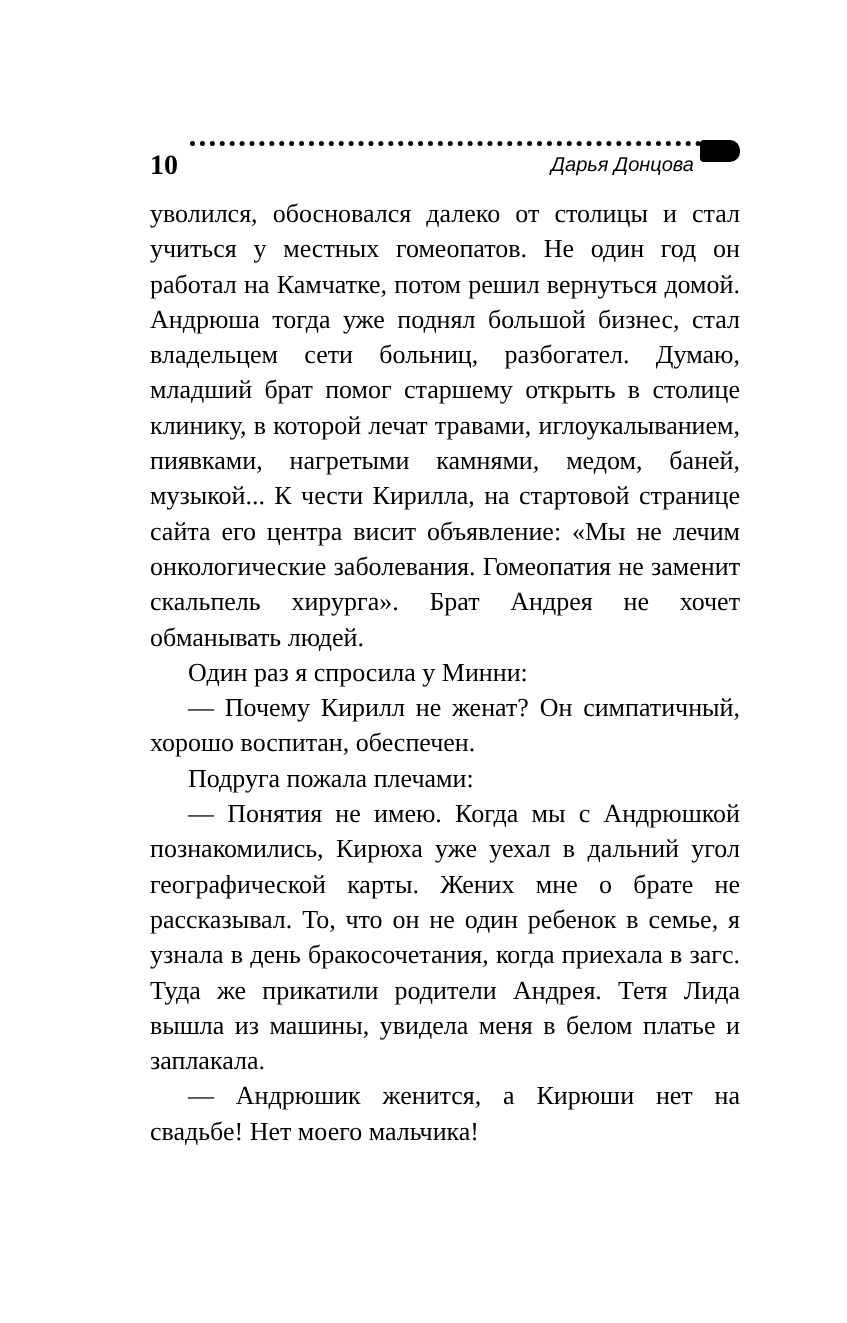10 Дарья Донцова
уволился, обосновался далеко от столицы и стал учиться у местных гомеопатов. Не один год он работал на Камчатке, потом решил вернуться домой. Андрюша тогда уже поднял большой бизнес, стал владельцем сети больниц, разбогател. Думаю, младший брат помог старшему открыть в столице клинику, в которой лечат травами, иглоукалыванием, пиявками, нагретыми камнями, медом, баней, музыкой... К чести Кирилла, на стартовой странице сайта его центра висит объявление: «Мы не лечим онкологические заболевания. Гомеопатия не заменит скальпель хирурга». Брат Андрея не хочет обманывать людей.
Один раз я спросила у Минни:
— Почему Кирилл не женат? Он симпатичный, хорошо воспитан, обеспечен.
Подруга пожала плечами:
— Понятия не имею. Когда мы с Андрюшкой познакомились, Кирюха уже уехал в дальний угол географической карты. Жених мне о брате не рассказывал. То, что он не один ребенок в семье, я узнала в день бракосочетания, когда приехала в загс. Туда же прикатили родители Андрея. Тетя Лида вышла из машины, увидела меня в белом платье и заплакала.
— Андрюшик женится, а Кирюши нет на свадьбе! Нет моего мальчика!